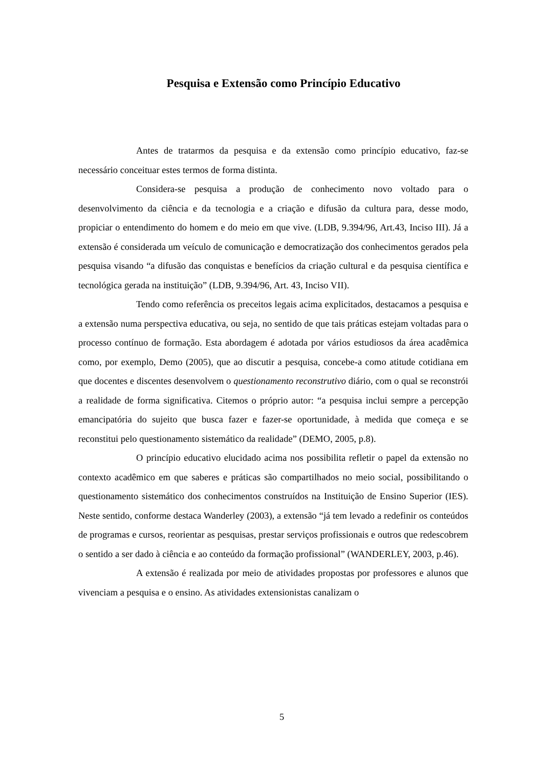Pesquisa e Extensão como Princípio Educativo
Antes de tratarmos da pesquisa e da extensão como princípio educativo, faz-se necessário conceituar estes termos de forma distinta.
Considera-se pesquisa a produção de conhecimento novo voltado para o desenvolvimento da ciência e da tecnologia e a criação e difusão da cultura para, desse modo, propiciar o entendimento do homem e do meio em que vive. (LDB, 9.394/96, Art.43, Inciso III). Já a extensão é considerada um veículo de comunicação e democratização dos conhecimentos gerados pela pesquisa visando “a difusão das conquistas e benefícios da criação cultural e da pesquisa científica e tecnológica gerada na instituição” (LDB, 9.394/96, Art. 43, Inciso VII).
Tendo como referência os preceitos legais acima explicitados, destacamos a pesquisa e a extensão numa perspectiva educativa, ou seja, no sentido de que tais práticas estejam voltadas para o processo contínuo de formação. Esta abordagem é adotada por vários estudiosos da área acadêmica como, por exemplo, Demo (2005), que ao discutir a pesquisa, concebe-a como atitude cotidiana em que docentes e discentes desenvolvem o questionamento reconstrutivo diário, com o qual se reconstrói a realidade de forma significativa. Citemos o próprio autor: “a pesquisa inclui sempre a percepção emancipatória do sujeito que busca fazer e fazer-se oportunidade, à medida que começa e se reconstitui pelo questionamento sistemático da realidade” (DEMO, 2005, p.8).
O princípio educativo elucidado acima nos possibilita refletir o papel da extensão no contexto acadêmico em que saberes e práticas são compartilhados no meio social, possibilitando o questionamento sistemático dos conhecimentos construídos na Instituição de Ensino Superior (IES). Neste sentido, conforme destaca Wanderley (2003), a extensão “já tem levado a redefinir os conteúdos de programas e cursos, reorientar as pesquisas, prestar serviços profissionais e outros que redescobrem o sentido a ser dado à ciência e ao conteúdo da formação profissional” (WANDERLEY, 2003, p.46).
A extensão é realizada por meio de atividades propostas por professores e alunos que vivenciam a pesquisa e o ensino. As atividades extensionistas canalizam o
5